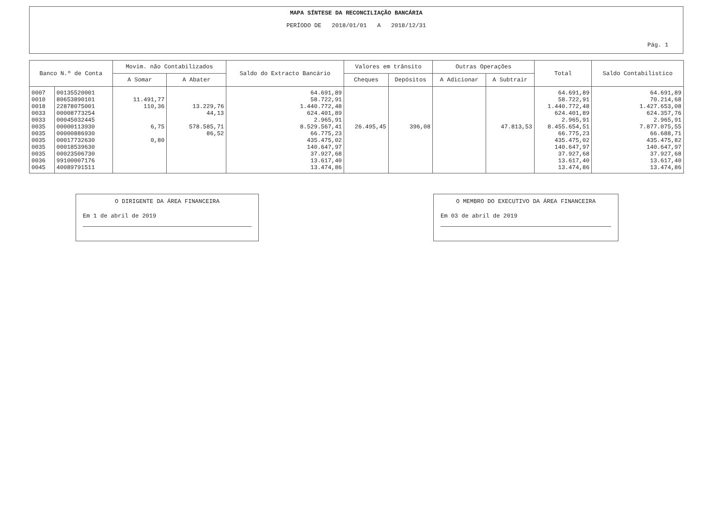MAPA SÍNTESE DA RECONCILIAÇÃO BANCÁRIA
PERÍODO DE 2018/01/01 A 2018/12/31
Pág. 1
| Banco N.º de Conta | | Movim. não Contabilizados | | Saldo do Extracto Bancário | Valores em trânsito | | Outras Operações | | Total | Saldo Contabilistico |
| --- | --- | --- | --- | --- | --- | --- | --- | --- | --- | --- |
| | | A Somar | A Abater | | Cheques | Depósitos | A Adicionar | A Subtrair | | |
| 0007 | 00135520001 | | | 64.691,89 | | | | | 64.691,89 | 64.691,89 |
| 0010 | 80653890101 | 11.491,77 | | 58.722,91 | | | | | 58.722,91 | 70.214,68 |
| 0018 | 22878075001 | 110,36 | 13.229,76 | 1.440.772,48 | | | | | 1.440.772,48 | 1.427.653,08 |
| 0033 | 00008773254 | | 44,13 | 624.401,89 | | | | | 624.401,89 | 624.357,76 |
| 0033 | 00045032445 | | | 2.965,91 | | | | | 2.965,91 | 2.965,91 |
| 0035 | 00000113930 | 6,75 | 578.585,71 | 8.529.567,41 | 26.495,45 | 396,08 | | 47.813,53 | 8.455.654,51 | 7.877.075,55 |
| 0035 | 00000886930 | | 86,52 | 66.775,23 | | | | | 66.775,23 | 66.688,71 |
| 0035 | 00017732630 | 0,80 | | 435.475,02 | | | | | 435.475,02 | 435.475,82 |
| 0035 | 00018539630 | | | 140.647,97 | | | | | 140.647,97 | 140.647,97 |
| 0035 | 00023506730 | | | 37.927,68 | | | | | 37.927,68 | 37.927,68 |
| 0036 | 99100007176 | | | 13.617,40 | | | | | 13.617,40 | 13.617,40 |
| 0045 | 40089791511 | | | 13.474,86 | | | | | 13.474,86 | 13.474,86 |
O DIRIGENTE DA ÁREA FINANCEIRA
Em 1 de abril de 2019
O MEMBRO DO EXECUTIVO DA ÁREA FINANCEIRA
Em 03 de abril de 2019